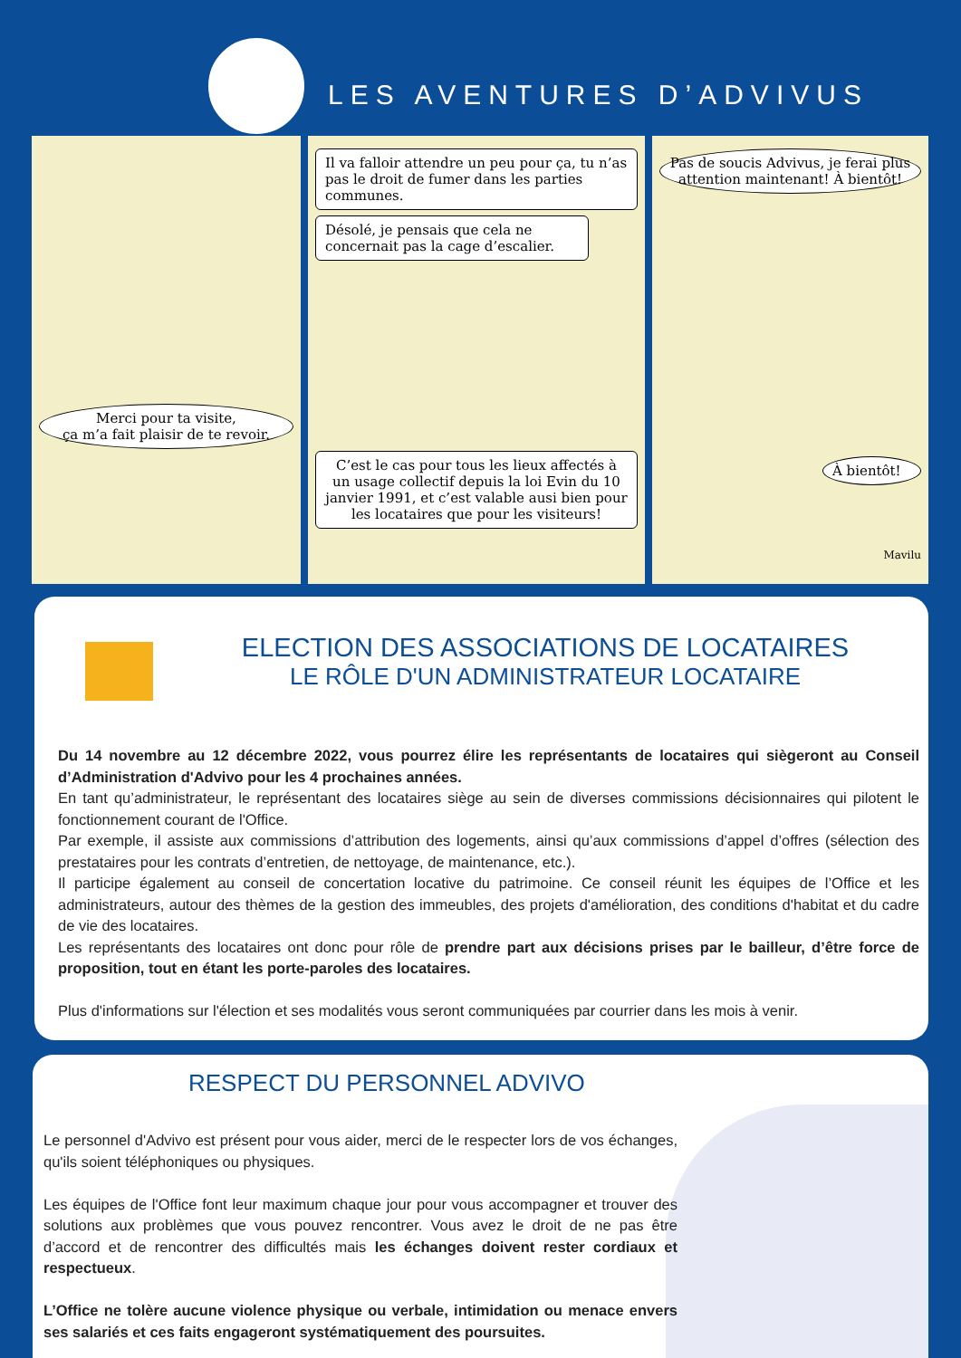LES AVENTURES D’ADVIVUS
Merci pour ta visite,
ça m’a fait plaisir de te revoir.
Il va falloir attendre un peu pour ça, tu n’as pas le droit de fumer dans les parties communes.
Désolé, je pensais que cela ne concernait pas la cage d’escalier.
C’est le cas pour tous les lieux affectés à un usage collectif depuis la loi Evin du 10 janvier 1991, et c’est valable ausi bien pour les locataires que pour les visiteurs!
Pas de soucis Advivus, je ferai plus attention maintenant! À bientôt!
À bientôt!
Mavilu
ELECTION DES ASSOCIATIONS DE LOCATAIRES
LE RÔLE D'UN ADMINISTRATEUR LOCATAIRE
Du 14 novembre au 12 décembre 2022, vous pourrez élire les représentants de locataires qui siègeront au Conseil d’Administration d'Advivo pour les 4 prochaines années.
En tant qu’administrateur, le représentant des locataires siège au sein de diverses commissions décisionnaires qui pilotent le fonctionnement courant de l'Office.
Par exemple, il assiste aux commissions d’attribution des logements, ainsi qu’aux commissions d’appel d’offres (sélection des prestataires pour les contrats d’entretien, de nettoyage, de maintenance, etc.).
Il participe également au conseil de concertation locative du patrimoine. Ce conseil réunit les équipes de l’Office et les administrateurs, autour des thèmes de la gestion des immeubles, des projets d'amélioration, des conditions d'habitat et du cadre de vie des locataires.
Les représentants des locataires ont donc pour rôle de prendre part aux décisions prises par le bailleur, d’être force de proposition, tout en étant les porte-paroles des locataires.
Plus d'informations sur l'élection et ses modalités vous seront communiquées par courrier dans les mois à venir.
RESPECT DU PERSONNEL ADVIVO
Le personnel d'Advivo est présent pour vous aider, merci de le respecter lors de vos échanges, qu'ils soient téléphoniques ou physiques.
Les équipes de l'Office font leur maximum chaque jour pour vous accompagner et trouver des solutions aux problèmes que vous pouvez rencontrer. Vous avez le droit de ne pas être d’accord et de rencontrer des difficultés mais les échanges doivent rester cordiaux et respectueux.
L’Office ne tolère aucune violence physique ou verbale, intimidation ou menace envers ses salariés et ces faits engageront systématiquement des poursuites.